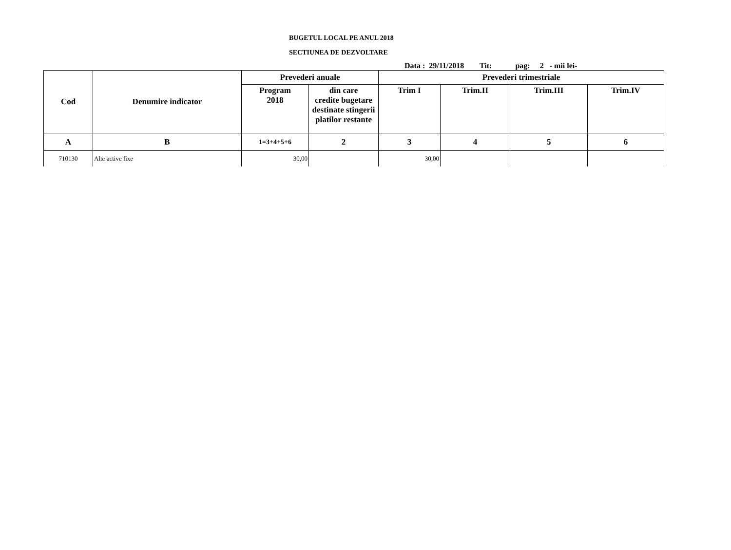BUGETUL LOCAL PE ANUL 2018
SECTIUNEA DE DEZVOLTARE
Data : 29/11/2018 Tit: pag: 2 - mii lei-
| Cod | Denumire indicator | Prevederi anuale | | Prevederi trimestriale | | | |
| --- | --- | --- | --- | --- | --- | --- | --- |
| | | Program 2018 | din care credite bugetare destinate stingerii platilor restante | Trim I | Trim.II | Trim.III | Trim.IV |
| A | B | 1=3+4+5+6 | 2 | 3 | 4 | 5 | 6 |
| 710130 | Alte active fixe | 30,00 | | 30,00 | | | |